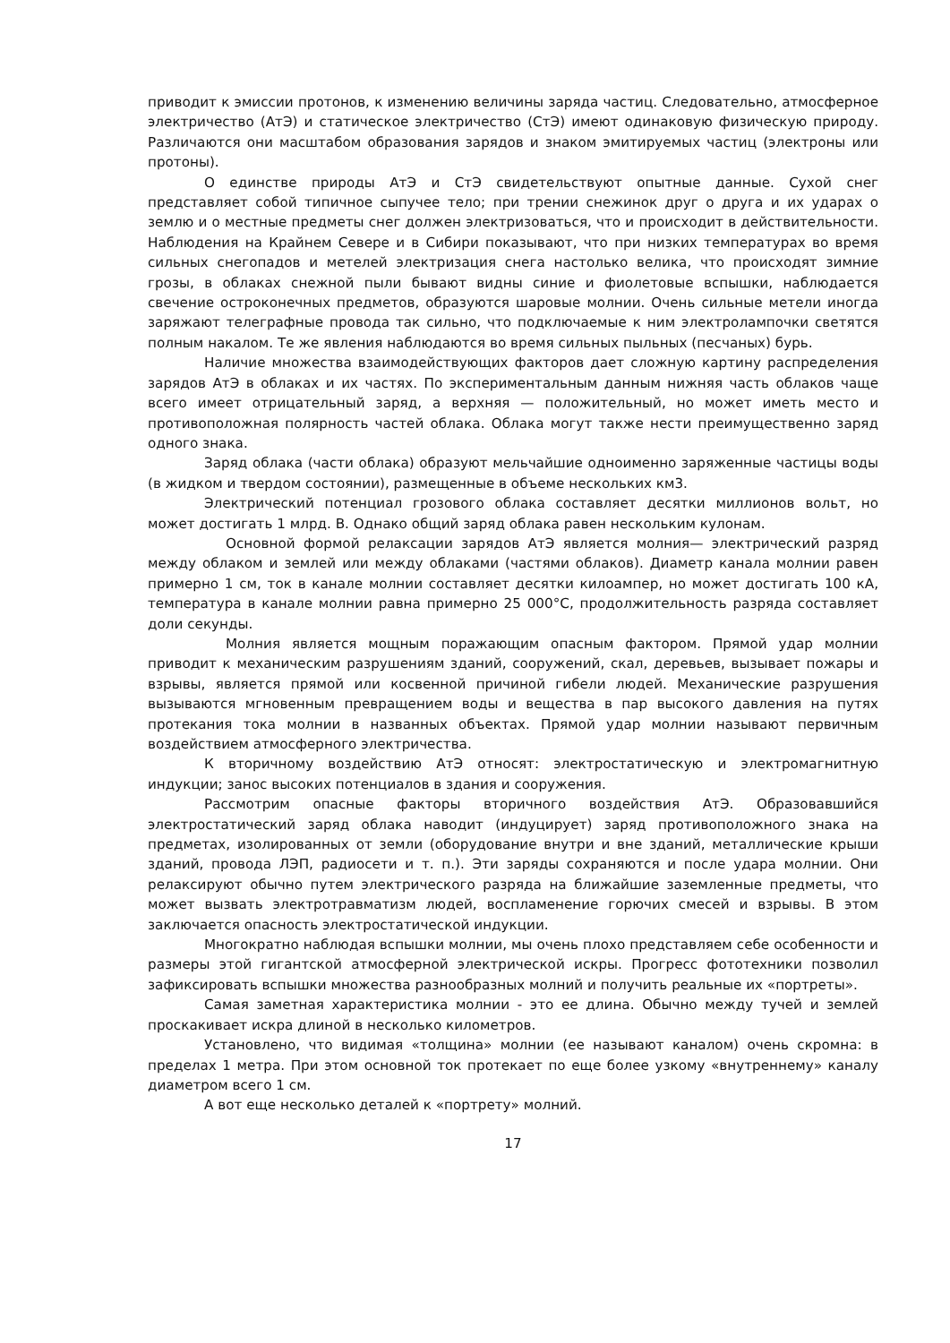приводит к эмиссии протонов, к изменению величины заряда частиц. Следовательно, атмосферное электричество (АтЭ) и статическое электричество (СтЭ) имеют одинаковую физическую природу. Различаются они масштабом образования зарядов и знаком эмитируемых частиц (электроны или протоны).
О единстве природы АтЭ и СтЭ свидетельствуют опытные данные. Сухой снег представляет собой типичное сыпучее тело; при трении снежинок друг о друга и их ударах о землю и о местные предметы снег должен электризоваться, что и происходит в действительности. Наблюдения на Крайнем Севере и в Сибири показывают, что при низких температурах во время сильных снегопадов и метелей электризация снега настолько велика, что происходят зимние грозы, в облаках снежной пыли бывают видны синие и фиолетовые вспышки, наблюдается свечение остроконечных предметов, образуются шаровые молнии. Очень сильные метели иногда заряжают телеграфные провода так сильно, что подключаемые к ним электролампочки светятся полным накалом. Те же явления наблюдаются во время сильных пыльных (песчаных) бурь.
Наличие множества взаимодействующих факторов дает сложную картину распределения зарядов АтЭ в облаках и их частях. По экспериментальным данным нижняя часть облаков чаще всего имеет отрицательный заряд, а верхняя — положительный, но может иметь место и противоположная полярность частей облака. Облака могут также нести преимущественно заряд одного знака.
Заряд облака (части облака) образуют мельчайшие одноименно заряженные частицы воды (в жидком и твердом состоянии), размещенные в объеме нескольких км3.
Электрический потенциал грозового облака составляет десятки миллионов вольт, но может достигать 1 млрд. В. Однако общий заряд облака равен нескольким кулонам.
Основной формой релаксации зарядов АтЭ является молния— электрический разряд между облаком и землей или между облаками (частями облаков). Диаметр канала молнии равен примерно 1 см, ток в канале молнии составляет десятки килоампер, но может достигать 100 кА, температура в канале молнии равна примерно 25 000°С, продолжительность разряда составляет доли секунды.
Молния является мощным поражающим опасным фактором. Прямой удар молнии приводит к механическим разрушениям зданий, сооружений, скал, деревьев, вызывает пожары и взрывы, является прямой или косвенной причиной гибели людей. Механические разрушения вызываются мгновенным превращением воды и вещества в пар высокого давления на путях протекания тока молнии в названных объектах. Прямой удар молнии называют первичным воздействием атмосферного электричества.
К вторичному воздействию АтЭ относят: электростатическую и электромагнитную индукции; занос высоких потенциалов в здания и сооружения.
Рассмотрим опасные факторы вторичного воздействия АтЭ. Образовавшийся электростатический заряд облака наводит (индуцирует) заряд противоположного знака на предметах, изолированных от земли (оборудование внутри и вне зданий, металлические крыши зданий, провода ЛЭП, радиосети и т. п.). Эти заряды сохраняются и после удара молнии. Они релаксируют обычно путем электрического разряда на ближайшие заземленные предметы, что может вызвать электротравматизм людей, воспламенение горючих смесей и взрывы. В этом заключается опасность электростатической индукции.
Многократно наблюдая вспышки молнии, мы очень плохо представляем себе особенности и размеры этой гигантской атмосферной электрической искры. Прогресс фототехники позволил зафиксировать вспышки множества разнообразных молний и получить реальные их «портреты».
Самая заметная характеристика молнии - это ее длина. Обычно между тучей и землей проскакивает искра длиной в несколько километров.
Установлено, что видимая «толщина» молнии (ее называют каналом) очень скромна: в пределах 1 метра. При этом основной ток протекает по еще более узкому «внутреннему» каналу диаметром всего 1 см.
А вот еще несколько деталей к «портрету» молний.
17